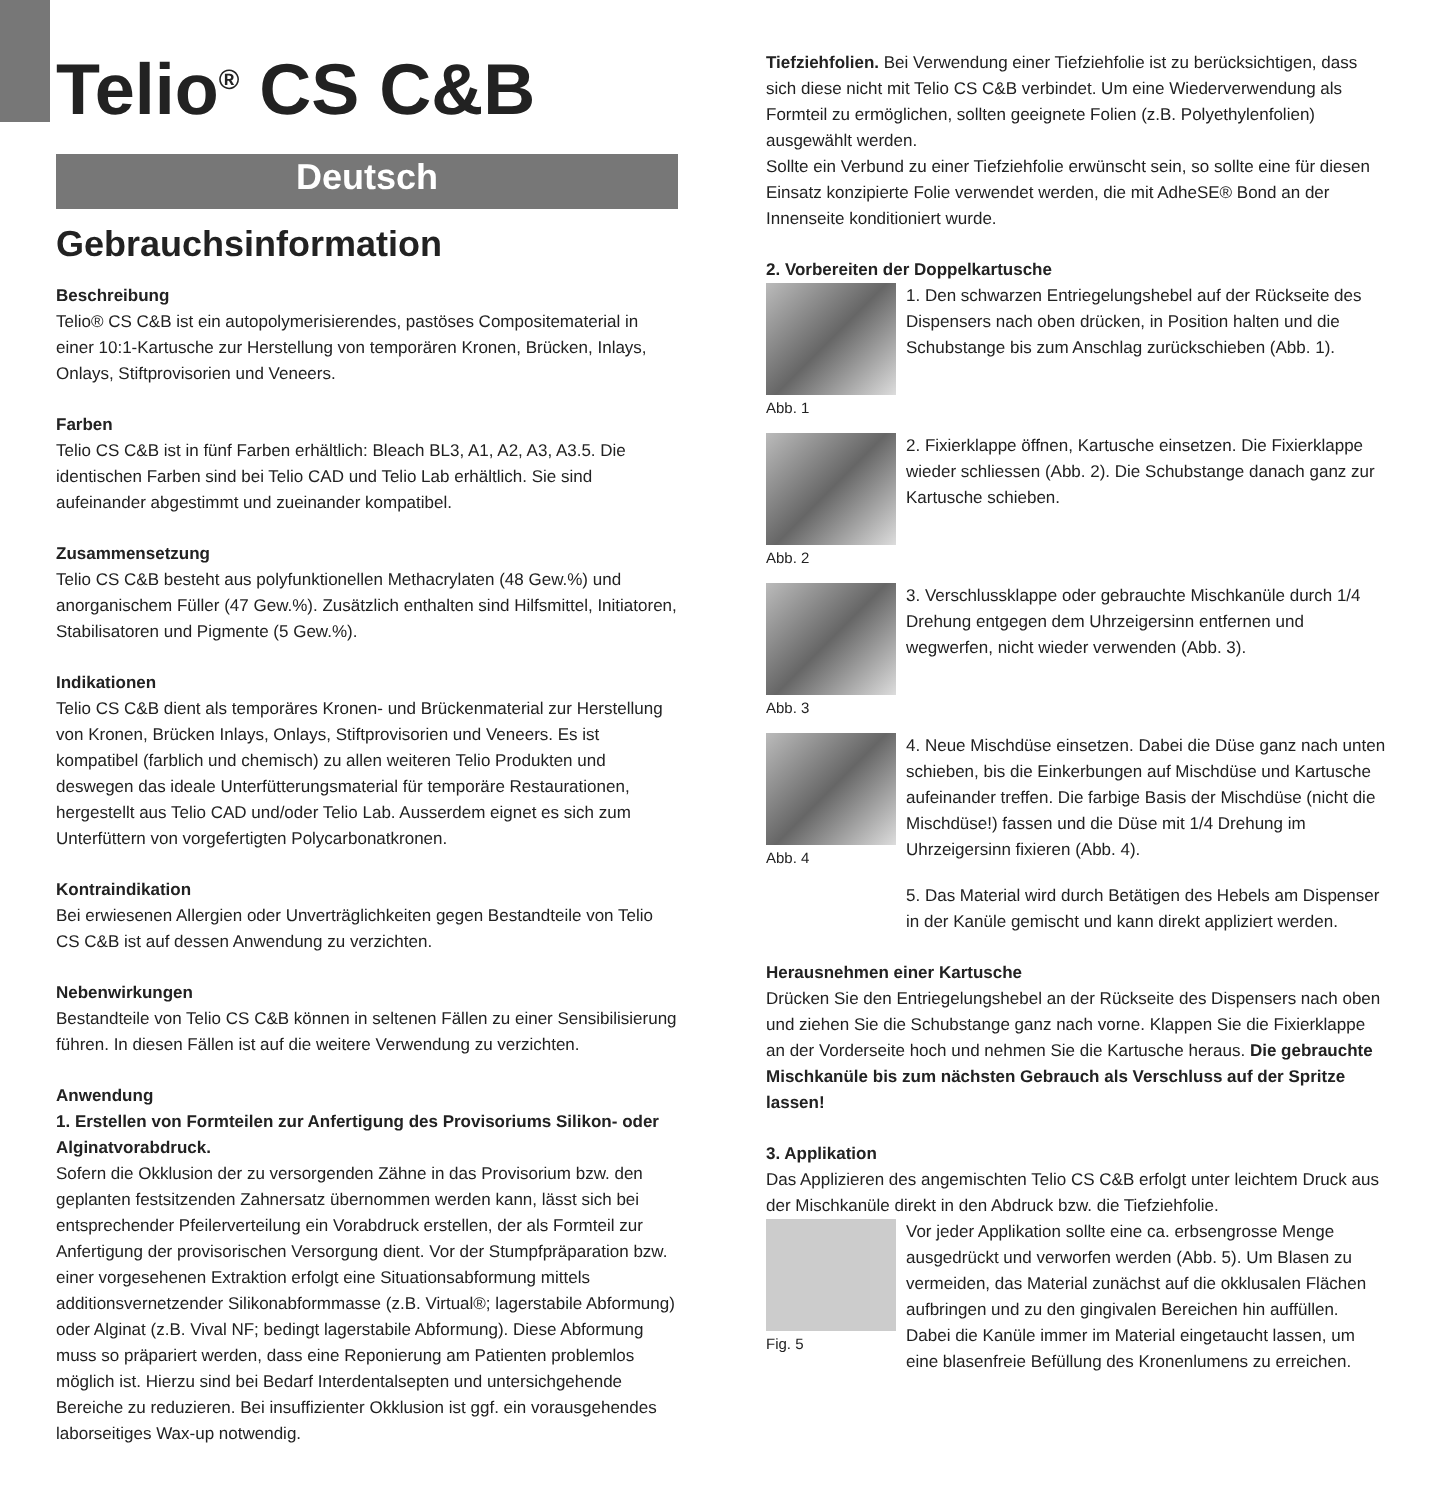Telio<sup>®</sup> CS C&B
Deutsch
Gebrauchsinformation
Beschreibung
Telio® CS C&B ist ein autopolymerisierendes, pastöses Compositematerial in einer 10:1-Kartusche zur Herstellung von temporären Kronen, Brücken, Inlays, Onlays, Stiftprovisorien und Veneers.
Farben
Telio CS C&B ist in fünf Farben erhältlich: Bleach BL3, A1, A2, A3, A3.5. Die identischen Farben sind bei Telio CAD und Telio Lab erhältlich. Sie sind aufeinander abgestimmt und zueinander kompatibel.
Zusammensetzung
Telio CS C&B besteht aus polyfunktionellen Methacrylaten (48 Gew.%) und anorganischem Füller (47 Gew.%). Zusätzlich enthalten sind Hilfsmittel, Initiatoren, Stabilisatoren und Pigmente (5 Gew.%).
Indikationen
Telio CS C&B dient als temporäres Kronen- und Brückenmaterial zur Herstellung von Kronen, Brücken Inlays, Onlays, Stiftprovisorien und Veneers. Es ist kompatibel (farblich und chemisch) zu allen weiteren Telio Produkten und deswegen das ideale Unterfütterungsmaterial für temporäre Restaurationen, hergestellt aus Telio CAD und/oder Telio Lab. Ausserdem eignet es sich zum Unterfüttern von vorgefertigten Polycarbonatkronen.
Kontraindikation
Bei erwiesenen Allergien oder Unverträglichkeiten gegen Bestandteile von Telio CS C&B ist auf dessen Anwendung zu verzichten.
Nebenwirkungen
Bestandteile von Telio CS C&B können in seltenen Fällen zu einer Sensibilisierung führen. In diesen Fällen ist auf die weitere Verwendung zu verzichten.
Anwendung
1. Erstellen von Formteilen zur Anfertigung des Provisoriums Silikon- oder Alginatvorabdruck.
Sofern die Okklusion der zu versorgenden Zähne in das Provisorium bzw. den geplanten festsitzenden Zahnersatz übernommen werden kann, lässt sich bei entsprechender Pfeilerverteilung ein Vorabdruck erstellen, der als Formteil zur Anfertigung der provisorischen Versorgung dient. Vor der Stumpfpräparation bzw. einer vorgesehenen Extraktion erfolgt eine Situationsabformung mittels additionsvernetzender Silikonabformmasse (z.B. Virtual®; lagerstabile Abformung) oder Alginat (z.B. Vival NF; bedingt lagerstabile Abformung). Diese Abformung muss so präpariert werden, dass eine Reponierung am Patienten problemlos möglich ist. Hierzu sind bei Bedarf Interdentalsepten und untersichgehende Bereiche zu reduzieren. Bei insuffizienter Okklusion ist ggf. ein vorausgehendes laborseitiges Wax-up notwendig.
Tiefziehfolien. Bei Verwendung einer Tiefziehfolie ist zu berücksichtigen, dass sich diese nicht mit Telio CS C&B verbindet. Um eine Wiederverwendung als Formteil zu ermöglichen, sollten geeignete Folien (z.B. Polyethylenfolien) ausgewählt werden.
Sollte ein Verbund zu einer Tiefziehfolie erwünscht sein, so sollte eine für diesen Einsatz konzipierte Folie verwendet werden, die mit AdheSE® Bond an der Innenseite konditioniert wurde.
2. Vorbereiten der Doppelkartusche
Abb. 1 1. Den schwarzen Entriegelungshebel auf der Rückseite des Dispensers nach oben drücken, in Position halten und die Schubstange bis zum Anschlag zurückschieben (Abb. 1).
Abb. 2 2. Fixierklappe öffnen, Kartusche einsetzen. Die Fixierklappe wieder schliessen (Abb. 2). Die Schubstange danach ganz zur Kartusche schieben.
Abb. 3 3. Verschlussklappe oder gebrauchte Mischkanüle durch 1/4 Drehung entgegen dem Uhrzeigersinn entfernen und wegwerfen, nicht wieder verwenden (Abb. 3).
Abb. 4 4. Neue Mischdüse einsetzen. Dabei die Düse ganz nach unten schieben, bis die Einkerbungen auf Mischdüse und Kartusche aufeinander treffen. Die farbige Basis der Mischdüse (nicht die Mischdüse!) fassen und die Düse mit 1/4 Drehung im Uhrzeigersinn fixieren (Abb. 4).
5. Das Material wird durch Betätigen des Hebels am Dispenser in der Kanüle gemischt und kann direkt appliziert werden.
Herausnehmen einer Kartusche
Drücken Sie den Entriegelungshebel an der Rückseite des Dispensers nach oben und ziehen Sie die Schubstange ganz nach vorne. Klappen Sie die Fixierklappe an der Vorderseite hoch und nehmen Sie die Kartusche heraus. Die gebrauchte Mischkanüle bis zum nächsten Gebrauch als Verschluss auf der Spritze lassen!
3. Applikation
Das Applizieren des angemischten Telio CS C&B erfolgt unter leichtem Druck aus der Mischkanüle direkt in den Abdruck bzw. die Tiefziehfolie.
Fig. 5 Vor jeder Applikation sollte eine ca. erbsengrosse Menge ausgedrückt und verworfen werden (Abb. 5). Um Blasen zu vermeiden, das Material zunächst auf die okklusalen Flächen aufbringen und zu den gingivalen Bereichen hin auffüllen. Dabei die Kanüle immer im Material eingetaucht lassen, um eine blasenfreie Befüllung des Kronenlumens zu erreichen.